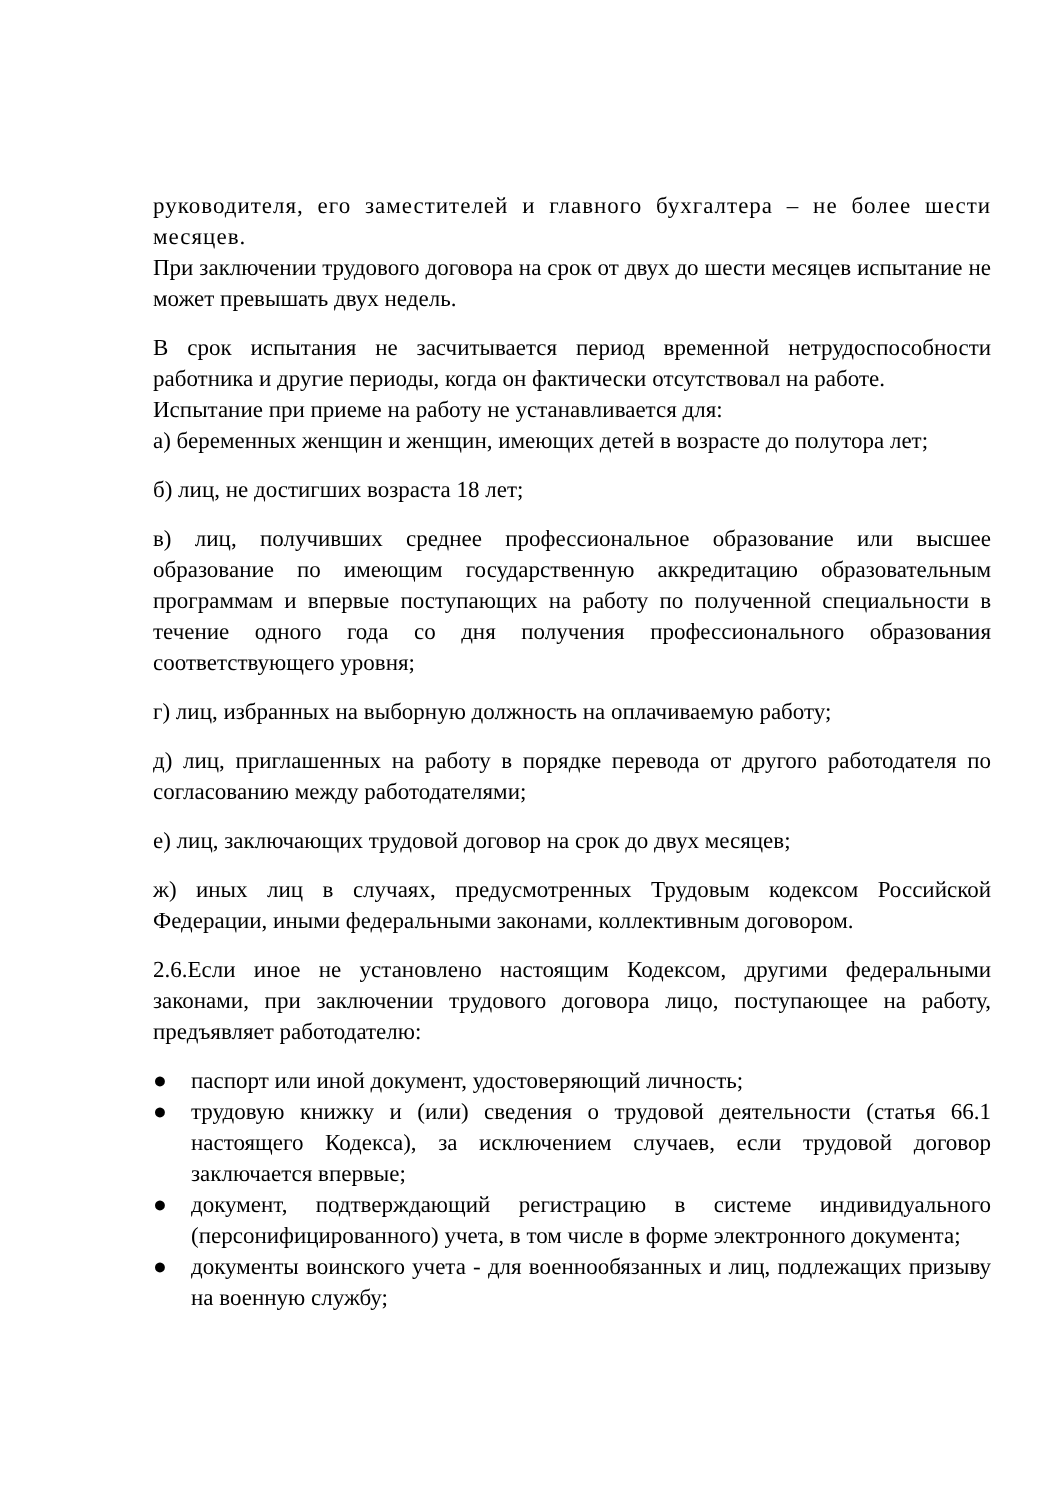руководителя, его заместителей и главного бухгалтера – не более шести месяцев.
При заключении трудового договора на срок от двух до шести месяцев испытание не может превышать двух недель.
В срок испытания не засчитывается период временной нетрудоспособности работника и другие периоды, когда он фактически отсутствовал на работе.
Испытание при приеме на работу не устанавливается для:
а) беременных женщин и женщин, имеющих детей в возрасте до полутора лет;
б) лиц, не достигших возраста 18 лет;
в) лиц, получивших среднее профессиональное образование или высшее образование по имеющим государственную аккредитацию образовательным программам и впервые поступающих на работу по полученной специальности в течение одного года со дня получения профессионального образования соответствующего уровня;
г) лиц, избранных на выборную должность на оплачиваемую работу;
д) лиц, приглашенных на работу в порядке перевода от другого работодателя по согласованию между работодателями;
е) лиц, заключающих трудовой договор на срок до двух месяцев;
ж) иных лиц в случаях, предусмотренных Трудовым кодексом Российской Федерации, иными федеральными законами, коллективным договором.
2.6.Если иное не установлено настоящим Кодексом, другими федеральными законами, при заключении трудового договора лицо, поступающее на работу, предъявляет работодателю:
● паспорт или иной документ, удостоверяющий личность;
● трудовую книжку и (или) сведения о трудовой деятельности (статья 66.1 настоящего Кодекса), за исключением случаев, если трудовой договор заключается впервые;
● документ, подтверждающий регистрацию в системе индивидуального (персонифицированного) учета, в том числе в форме электронного документа;
● документы воинского учета - для военнообязанных и лиц, подлежащих призыву на военную службу;